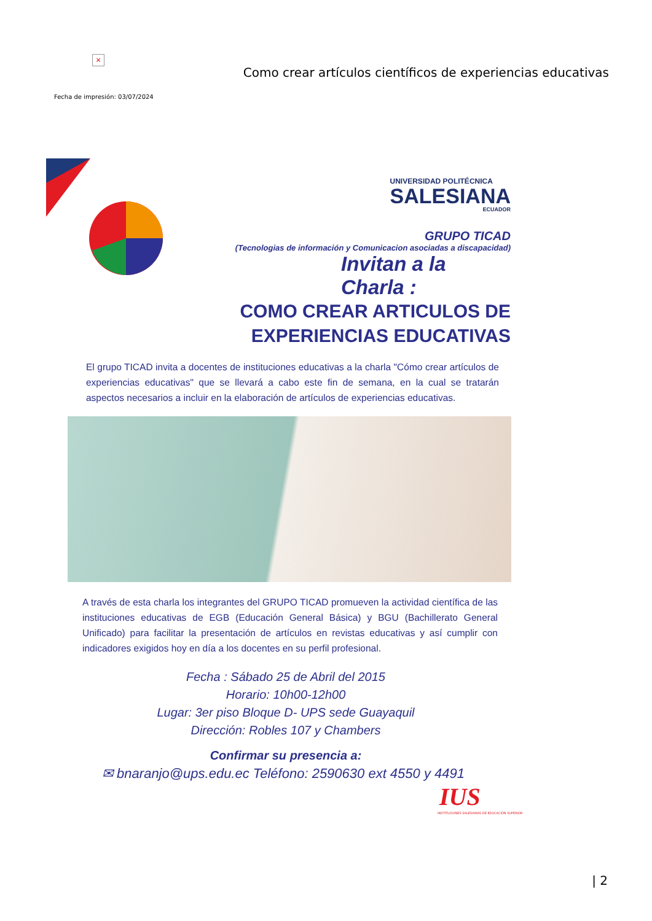×
Como crear artículos científicos de experiencias educativas
Fecha de impresión: 03/07/2024
UNIVERSIDAD POLITÉCNICA
SALESIANA
ECUADOR
GRUPO TICAD
(Tecnologias de información y Comunicacion asociadas a discapacidad)
Invitan a la Charla :
COMO CREAR ARTICULOS DE
EXPERIENCIAS EDUCATIVAS
El grupo TICAD invita a docentes de instituciones educativas a la charla "Cómo crear artículos de experiencias educativas" que se llevará a cabo este fin de semana, en la cual se tratarán aspectos necesarios a incluir en la elaboración de artículos de experiencias educativas.
A través de esta charla los integrantes del GRUPO TICAD promueven la actividad científica de las instituciones educativas de EGB (Educación General Básica) y BGU (Bachillerato General Unificado) para facilitar la presentación de artículos en revistas educativas y así cumplir con indicadores exigidos hoy en día a los docentes en su perfil profesional.
Fecha : Sábado 25 de Abril del 2015
Horario: 10h00-12h00
Lugar: 3er piso Bloque D- UPS sede Guayaquil
Dirección: Robles 107 y Chambers
Confirmar su presencia a:
✉ bnaranjo@ups.edu.ec Teléfono: 2590630 ext 4550 y 4491
IUS
INSTITUCIONES SALESIANAS DE EDUCACIÓN SUPERIOR
| 2